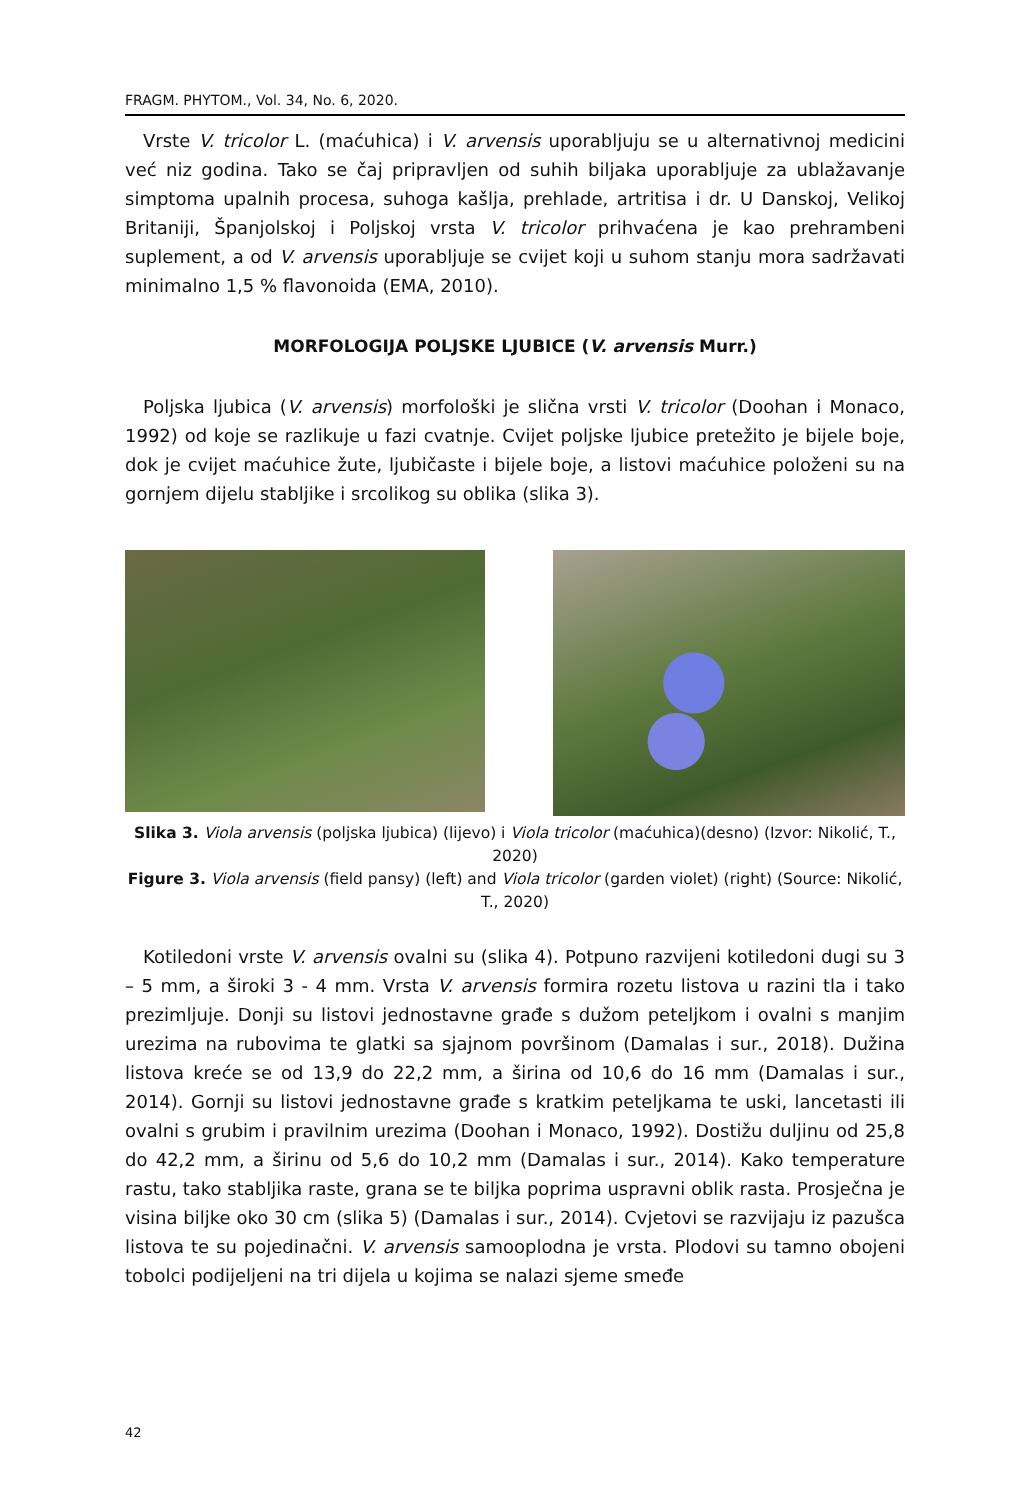FRAGM. PHYTOM., Vol. 34, No. 6, 2020.
Vrste V. tricolor L. (maćuhica) i V. arvensis uporabljuju se u alternativnoj medicini već niz godina. Tako se čaj pripravljen od suhih biljaka uporabljuje za ublažavanje simptoma upalnih procesa, suhoga kašlja, prehlade, artritisa i dr. U Danskoj, Velikoj Britaniji, Španjolskoj i Poljskoj vrsta V. tricolor prihvaćena je kao prehrambeni suplement, a od V. arvensis uporabljuje se cvijet koji u suhom stanju mora sadržavati minimalno 1,5 % flavonoida (EMA, 2010).
MORFOLOGIJA POLJSKE LJUBICE (V. arvensis Murr.)
Poljska ljubica (V. arvensis) morfološki je slična vrsti V. tricolor (Doohan i Monaco, 1992) od koje se razlikuje u fazi cvatnje. Cvijet poljske ljubice pretežito je bijele boje, dok je cvijet maćuhice žute, ljubičaste i bijele boje, a listovi maćuhice položeni su na gornjem dijelu stabljike i srcolikog su oblika (slika 3).
Slika 3. Viola arvensis (poljska ljubica) (lijevo) i Viola tricolor (maćuhica)(desno) (Izvor: Nikolić, T., 2020)
Figure 3. Viola arvensis (field pansy) (left) and Viola tricolor (garden violet) (right) (Source: Nikolić, T., 2020)
Kotiledoni vrste V. arvensis ovalni su (slika 4). Potpuno razvijeni kotiledoni dugi su 3 – 5 mm, a široki 3 - 4 mm. Vrsta V. arvensis formira rozetu listova u razini tla i tako prezimljuje. Donji su listovi jednostavne građe s dužom peteljkom i ovalni s manjim urezima na rubovima te glatki sa sjajnom površinom (Damalas i sur., 2018). Dužina listova kreće se od 13,9 do 22,2 mm, a širina od 10,6 do 16 mm (Damalas i sur., 2014). Gornji su listovi jednostavne građe s kratkim peteljkama te uski, lancetasti ili ovalni s grubim i pravilnim urezima (Doohan i Monaco, 1992). Dostižu duljinu od 25,8 do 42,2 mm, a širinu od 5,6 do 10,2 mm (Damalas i sur., 2014). Kako temperature rastu, tako stabljika raste, grana se te biljka poprima uspravni oblik rasta. Prosječna je visina biljke oko 30 cm (slika 5) (Damalas i sur., 2014). Cvjetovi se razvijaju iz pazušca listova te su pojedinačni. V. arvensis samooplodna je vrsta. Plodovi su tamno obojeni tobolci podijeljeni na tri dijela u kojima se nalazi sjeme smeđe
42